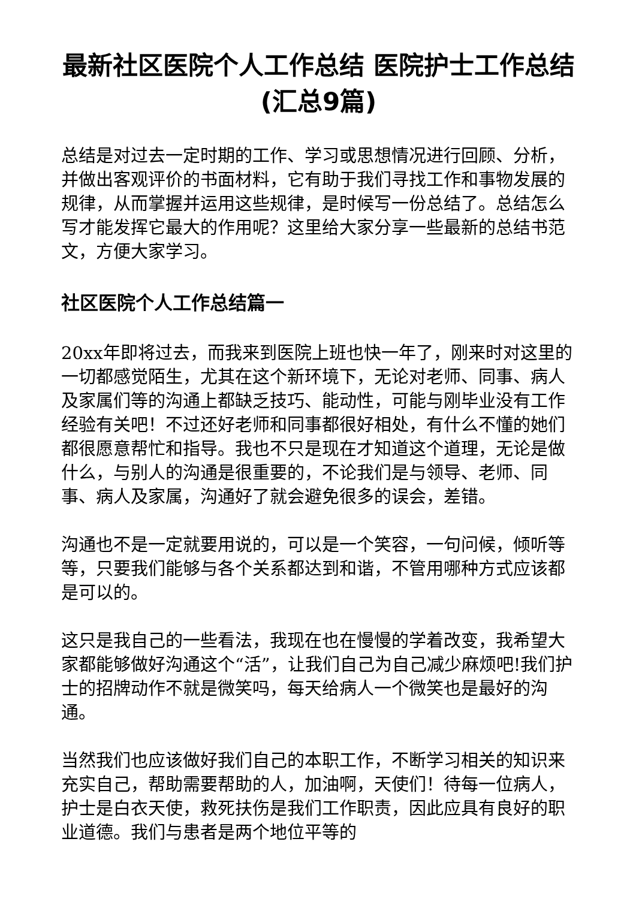最新社区医院个人工作总结 医院护士工作总结(汇总9篇)
总结是对过去一定时期的工作、学习或思想情况进行回顾、分析，并做出客观评价的书面材料，它有助于我们寻找工作和事物发展的规律，从而掌握并运用这些规律，是时候写一份总结了。总结怎么写才能发挥它最大的作用呢？这里给大家分享一些最新的总结书范文，方便大家学习。
社区医院个人工作总结篇一
20xx年即将过去，而我来到医院上班也快一年了，刚来时对这里的一切都感觉陌生，尤其在这个新环境下，无论对老师、同事、病人及家属们等的沟通上都缺乏技巧、能动性，可能与刚毕业没有工作经验有关吧！不过还好老师和同事都很好相处，有什么不懂的她们都很愿意帮忙和指导。我也不只是现在才知道这个道理，无论是做什么，与别人的沟通是很重要的，不论我们是与领导、老师、同事、病人及家属，沟通好了就会避免很多的误会，差错。
沟通也不是一定就要用说的，可以是一个笑容，一句问候，倾听等等，只要我们能够与各个关系都达到和谐，不管用哪种方式应该都是可以的。
这只是我自己的一些看法，我现在也在慢慢的学着改变，我希望大家都能够做好沟通这个“活”，让我们自己为自己减少麻烦吧!我们护士的招牌动作不就是微笑吗，每天给病人一个微笑也是最好的沟通。
当然我们也应该做好我们自己的本职工作，不断学习相关的知识来充实自己，帮助需要帮助的人，加油啊，天使们！待每一位病人，护士是白衣天使，救死扶伤是我们工作职责，因此应具有良好的职业道德。我们与患者是两个地位平等的